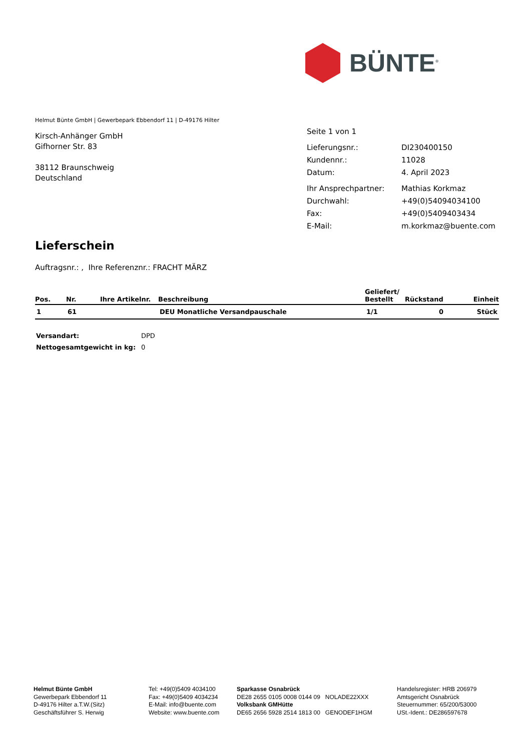BÜNTE<sup>®</sup>
Helmut Bünte GmbH | Gewerbepark Ebbendorf 11 | D-49176 Hilter
Kirsch-Anhänger GmbH
Gifhorner Str. 83
38112 Braunschweig
Deutschland
| Seite 1 von 1 | |
| Lieferungsnr.: | DI230400150 |
| Kundennr.: | 11028 |
| Datum: | 4. April 2023 |
| Ihr Ansprechpartner: | Mathias Korkmaz |
| Durchwahl: | +49(0)54094034100 |
| Fax: | +49(0)5409403434 |
| E-Mail: | m.korkmaz@buente.com |
Lieferschein
Auftragsnr.: , Ihre Referenznr.: FRACHT MÄRZ
| Pos. | Nr. | Ihre Artikelnr. | Beschreibung | Geliefert/ Bestellt | Rückstand | Einheit |
| --- | --- | --- | --- | --- | --- | --- |
| 1 | 61 | | DEU Monatliche Versandpauschale | 1/1 | 0 | Stück |
| Versandart: | DPD |
| Nettogesamtgewicht in kg: | 0 |
Helmut Bünte GmbH
Gewerbepark Ebbendorf 11
D-49176 Hilter a.T.W.(Sitz)
Geschäftsführer S. Herwig
Tel: +49(0)5409 4034100
Fax: +49(0)5409 4034234
E-Mail: info@buente.com
Website: www.buente.com
Sparkasse Osnabrück
DE28 2655 0105 0008 0144 09 NOLADE22XXX
Volksbank GMHütte
DE65 2656 5928 2514 1813 00 GENODEF1HGM
Handelsregister: HRB 206979
Amtsgericht Osnabrück
Steuernummer: 65/200/53000
USt.-Ident.: DE286597678